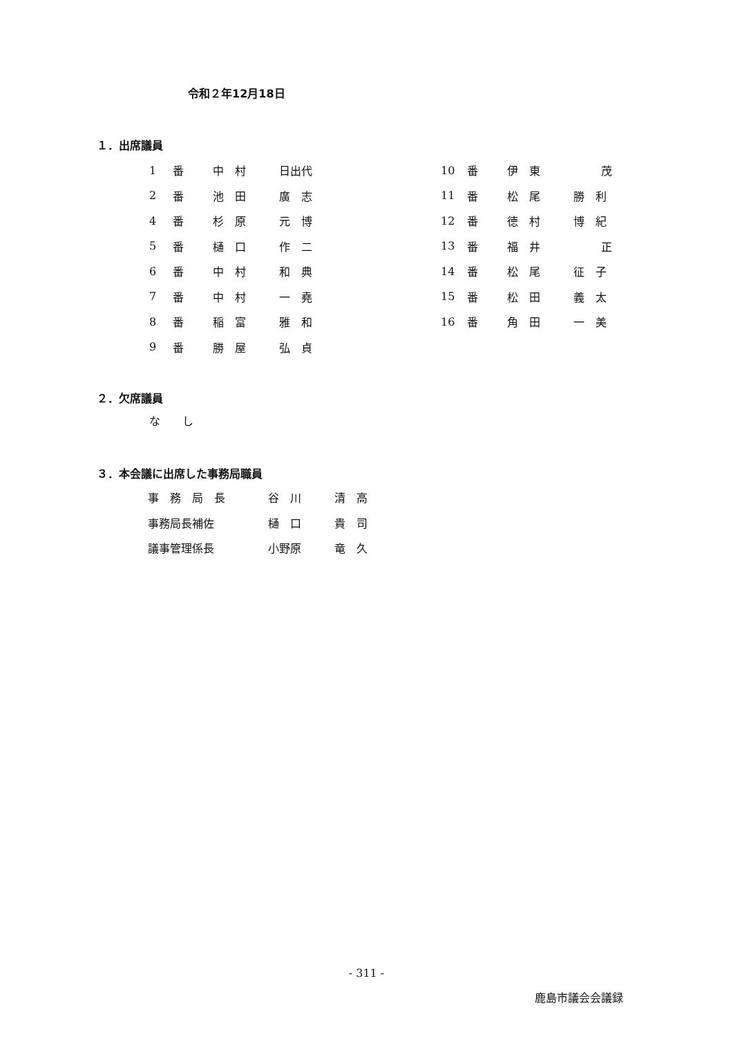令和２年12月18日
１．出席議員
| 1 | 番 | 中 村 | 日出代 |
| 2 | 番 | 池 田 | 廣 志 |
| 4 | 番 | 杉 原 | 元 博 |
| 5 | 番 | 樋 口 | 作 二 |
| 6 | 番 | 中 村 | 和 典 |
| 7 | 番 | 中 村 | 一 堯 |
| 8 | 番 | 稲 富 | 雅 和 |
| 9 | 番 | 勝 屋 | 弘 貞 |
| 10 | 番 | 伊 東 | 茂 |
| 11 | 番 | 松 尾 | 勝 利 |
| 12 | 番 | 徳 村 | 博 紀 |
| 13 | 番 | 福 井 | 正 |
| 14 | 番 | 松 尾 | 征 子 |
| 15 | 番 | 松 田 | 義 太 |
| 16 | 番 | 角 田 | 一 美 |
２．欠席議員
な　　し
３．本会議に出席した事務局職員
| 事 務 局 長 | 谷 川 | 清 高 |
| 事務局長補佐 | 樋 口 | 貴 司 |
| 議事管理係長 | 小野原 | 竜 久 |
- 311 -
鹿島市議会会議録